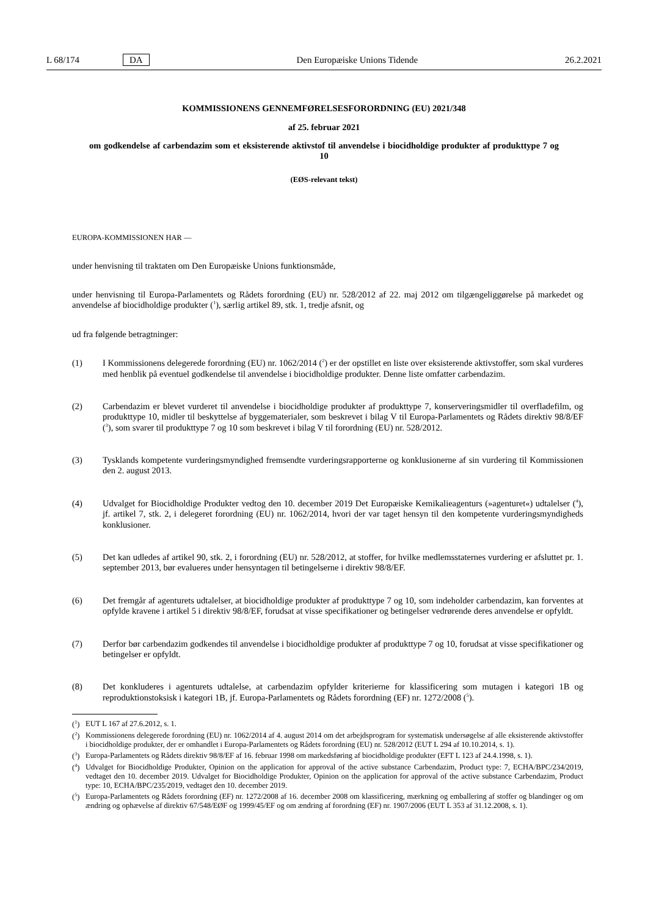L 68/174 DA Den Europæiske Unions Tidende 26.2.2021
KOMMISSIONENS GENNEMFØRELSESFORORDNING (EU) 2021/348
af 25. februar 2021
om godkendelse af carbendazim som et eksisterende aktivstof til anvendelse i biocidholdige produkter af produkttype 7 og 10
(EØS-relevant tekst)
EUROPA-KOMMISSIONEN HAR —
under henvisning til traktaten om Den Europæiske Unions funktionsmåde,
under henvisning til Europa-Parlamentets og Rådets forordning (EU) nr. 528/2012 af 22. maj 2012 om tilgængeliggørelse på markedet og anvendelse af biocidholdige produkter (<sup>1</sup>), særlig artikel 89, stk. 1, tredje afsnit, og
ud fra følgende betragtninger:
(1) I Kommissionens delegerede forordning (EU) nr. 1062/2014 (<sup>2</sup>) er der opstillet en liste over eksisterende aktivstoffer, som skal vurderes med henblik på eventuel godkendelse til anvendelse i biocidholdige produkter. Denne liste omfatter carbendazim.
(2) Carbendazim er blevet vurderet til anvendelse i biocidholdige produkter af produkttype 7, konserveringsmidler til overfladefilm, og produkttype 10, midler til beskyttelse af byggematerialer, som beskrevet i bilag V til Europa-Parlamentets og Rådets direktiv 98/8/EF (<sup>3</sup>), som svarer til produkttype 7 og 10 som beskrevet i bilag V til forordning (EU) nr. 528/2012.
(3) Tysklands kompetente vurderingsmyndighed fremsendte vurderingsrapporterne og konklusionerne af sin vurdering til Kommissionen den 2. august 2013.
(4) Udvalget for Biocidholdige Produkter vedtog den 10. december 2019 Det Europæiske Kemikalieagenturs (»agenturet«) udtalelser (<sup>4</sup>), jf. artikel 7, stk. 2, i delegeret forordning (EU) nr. 1062/2014, hvori der var taget hensyn til den kompetente vurderingsmyndigheds konklusioner.
(5) Det kan udledes af artikel 90, stk. 2, i forordning (EU) nr. 528/2012, at stoffer, for hvilke medlemsstaternes vurdering er afsluttet pr. 1. september 2013, bør evalueres under hensyntagen til betingelserne i direktiv 98/8/EF.
(6) Det fremgår af agenturets udtalelser, at biocidholdige produkter af produkttype 7 og 10, som indeholder carbendazim, kan forventes at opfylde kravene i artikel 5 i direktiv 98/8/EF, forudsat at visse specifikationer og betingelser vedrørende deres anvendelse er opfyldt.
(7) Derfor bør carbendazim godkendes til anvendelse i biocidholdige produkter af produkttype 7 og 10, forudsat at visse specifikationer og betingelser er opfyldt.
(8) Det konkluderes i agenturets udtalelse, at carbendazim opfylder kriterierne for klassificering som mutagen i kategori 1B og reproduktionstoksisk i kategori 1B, jf. Europa-Parlamentets og Rådets forordning (EF) nr. 1272/2008 (<sup>5</sup>).
(<sup>1</sup>) EUT L 167 af 27.6.2012, s. 1.
(<sup>2</sup>) Kommissionens delegerede forordning (EU) nr. 1062/2014 af 4. august 2014 om det arbejdsprogram for systematisk undersøgelse af alle eksisterende aktivstoffer i biocidholdige produkter, der er omhandlet i Europa-Parlamentets og Rådets forordning (EU) nr. 528/2012 (EUT L 294 af 10.10.2014, s. 1).
(<sup>3</sup>) Europa-Parlamentets og Rådets direktiv 98/8/EF af 16. februar 1998 om markedsføring af biocidholdige produkter (EFT L 123 af 24.4.1998, s. 1).
(<sup>4</sup>) Udvalget for Biocidholdige Produkter, Opinion on the application for approval of the active substance Carbendazim, Product type: 7, ECHA/BPC/234/2019, vedtaget den 10. december 2019. Udvalget for Biocidholdige Produkter, Opinion on the application for approval of the active substance Carbendazim, Product type: 10, ECHA/BPC/235/2019, vedtaget den 10. december 2019.
(<sup>5</sup>) Europa-Parlamentets og Rådets forordning (EF) nr. 1272/2008 af 16. december 2008 om klassificering, mærkning og emballering af stoffer og blandinger og om ændring og ophævelse af direktiv 67/548/EØF og 1999/45/EF og om ændring af forordning (EF) nr. 1907/2006 (EUT L 353 af 31.12.2008, s. 1).